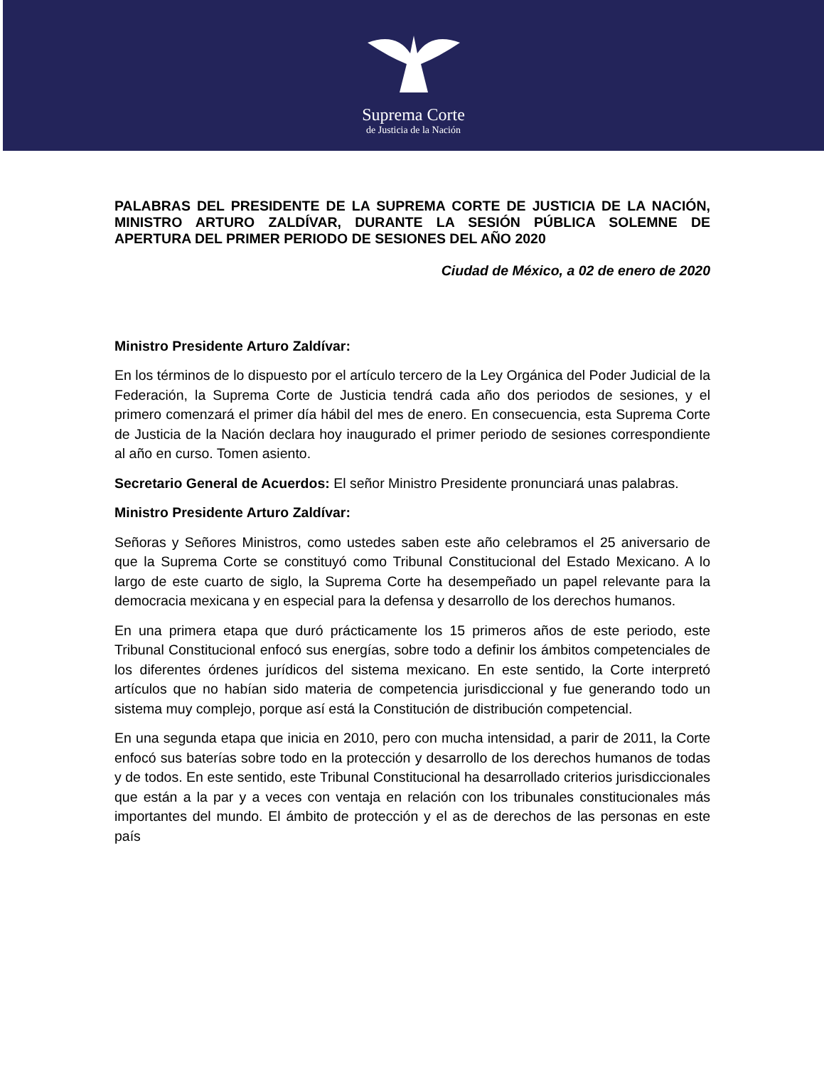Suprema Corte
de Justicia de la Nación
PALABRAS DEL PRESIDENTE DE LA SUPREMA CORTE DE JUSTICIA DE LA NACIÓN, MINISTRO ARTURO ZALDÍVAR, DURANTE LA SESIÓN PÚBLICA SOLEMNE DE APERTURA DEL PRIMER PERIODO DE SESIONES DEL AÑO 2020
Ciudad de México, a 02 de enero de 2020
Ministro Presidente Arturo Zaldívar:
En los términos de lo dispuesto por el artículo tercero de la Ley Orgánica del Poder Judicial de la Federación, la Suprema Corte de Justicia tendrá cada año dos periodos de sesiones, y el primero comenzará el primer día hábil del mes de enero. En consecuencia, esta Suprema Corte de Justicia de la Nación declara hoy inaugurado el primer periodo de sesiones correspondiente al año en curso. Tomen asiento.
Secretario General de Acuerdos: El señor Ministro Presidente pronunciará unas palabras.
Ministro Presidente Arturo Zaldívar:
Señoras y Señores Ministros, como ustedes saben este año celebramos el 25 aniversario de que la Suprema Corte se constituyó como Tribunal Constitucional del Estado Mexicano. A lo largo de este cuarto de siglo, la Suprema Corte ha desempeñado un papel relevante para la democracia mexicana y en especial para la defensa y desarrollo de los derechos humanos.
En una primera etapa que duró prácticamente los 15 primeros años de este periodo, este Tribunal Constitucional enfocó sus energías, sobre todo a definir los ámbitos competenciales de los diferentes órdenes jurídicos del sistema mexicano. En este sentido, la Corte interpretó artículos que no habían sido materia de competencia jurisdiccional y fue generando todo un sistema muy complejo, porque así está la Constitución de distribución competencial.
En una segunda etapa que inicia en 2010, pero con mucha intensidad, a parir de 2011, la Corte enfocó sus baterías sobre todo en la protección y desarrollo de los derechos humanos de todas y de todos. En este sentido, este Tribunal Constitucional ha desarrollado criterios jurisdiccionales que están a la par y a veces con ventaja en relación con los tribunales constitucionales más importantes del mundo. El ámbito de protección y el as de derechos de las personas en este país